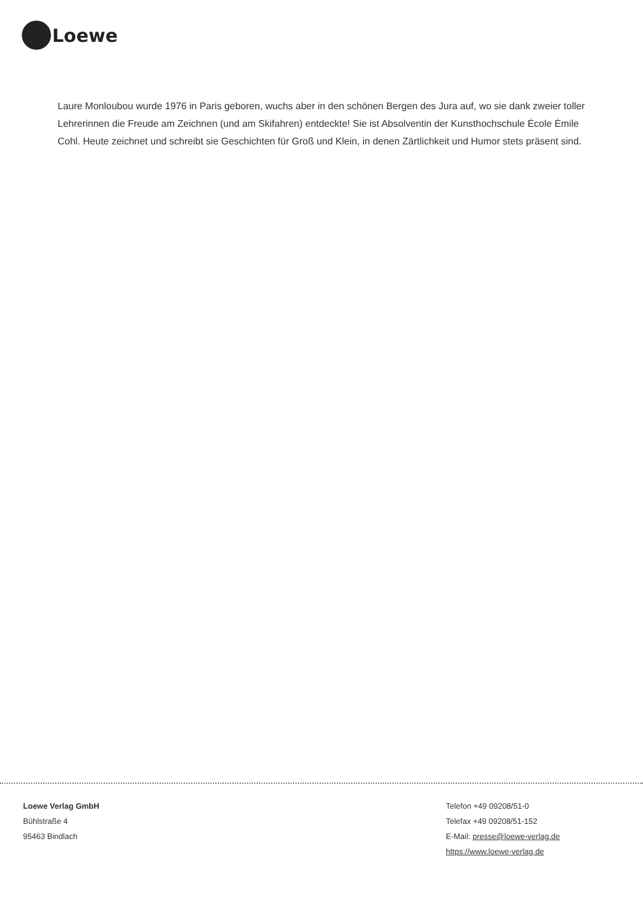Loewe
Laure Monloubou wurde 1976 in Paris geboren, wuchs aber in den schönen Bergen des Jura auf, wo sie dank zweier toller Lehrerinnen die Freude am Zeichnen (und am Skifahren) entdeckte! Sie ist Absolventin der Kunsthochschule École Émile Cohl. Heute zeichnet und schreibt sie Geschichten für Groß und Klein, in denen Zärtlichkeit und Humor stets präsent sind.
Loewe Verlag GmbH
Bühlstraße 4
95463 Bindlach
Telefon +49 09208/51-0
Telefax +49 09208/51-152
E-Mail: presse@loewe-verlag.de
https://www.loewe-verlag.de